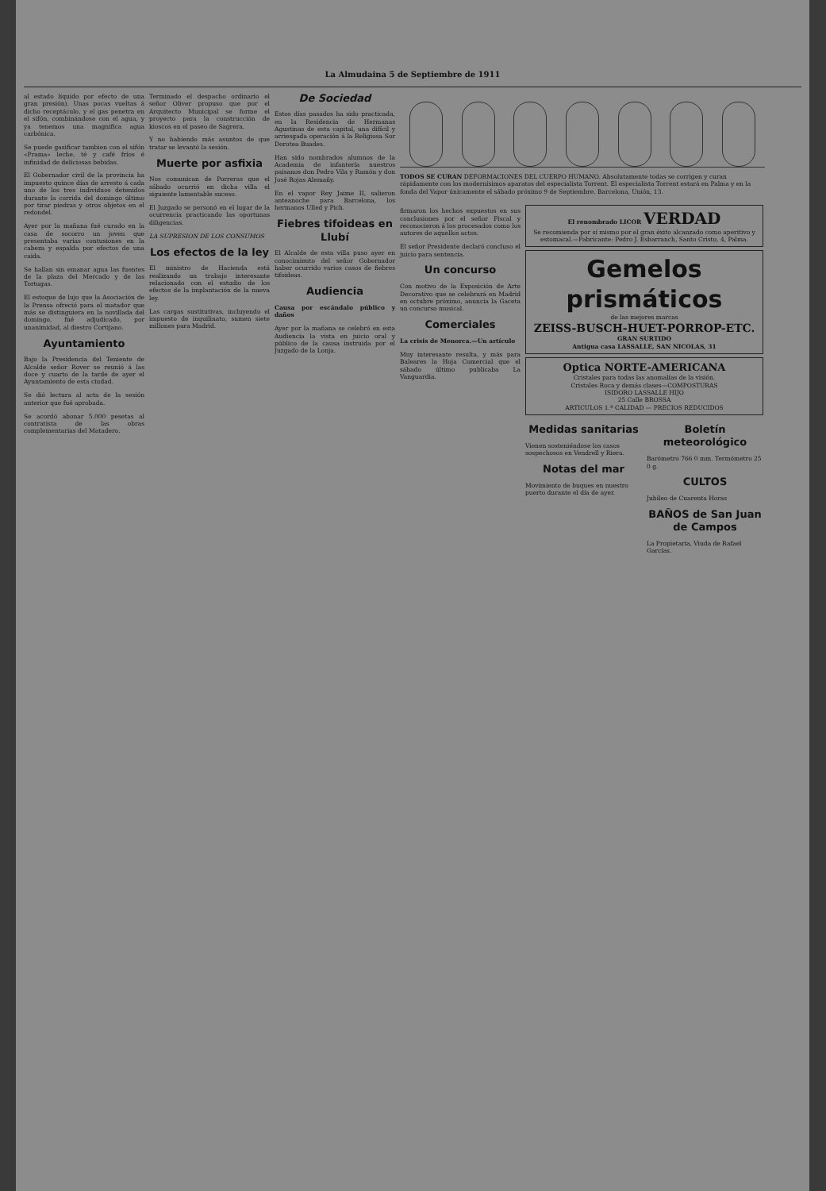La Almudaina 5 de Septiembre de 1911
al estado líquido por efecto de una gran presión). Unas pocas vueltas á dicho receptáculo, y el gas penetra en el sifón, combinándose con el agua, y ya tenemos una magnifica agua carbónica.
Se puede gasificar tambien con el sifón «Prama» leche, té y café fríos é infinidad de deliciosas bebidas.
El Gobernador civil de la provincia ha impuesto quince días de arresto á cada uno de los tres individuos detenidos durante la corrida del domingo último por tirar piedras y otros objetos en el redondel.
Ayer por la mañana fué curado en la casa de socorro un joven que presentaba varias contusiones en la cabeza y espalda por efectos de una caida.
Se hallan sin emanar agua las fuentes de la plaza del Mercado y de las Tortugas.
El estoque de lujo que la Asociación de la Prensa ofreció para el matador que más se distinguiera en la novillada del domingo, fué adjudicado, por unanimidad, al diestro Cortijano.
Ayuntamiento
Bajo la Presidencia del Teniente de Alcalde señor Rover se reunió á las doce y cuarto de la tarde de ayer el Ayuntamiento de esta ciudad.
Se dió lectura al acta de la sesión anterior que fué aprobada.
Se acordó abonar 5.000 pesetas al contratista de las obras complementarias del Matadero.
Terminado el despacho ordinario el señor Oliver propuso que por el Arquitecto Municipal se forme el proyecto para la construcción de kioscos en el paseo de Sagrera.
Y no habiendo más asuntos de que tratar se levantó la sesión.
Muerte por asfixia
Nos comunican de Porreras que el sábado ocurrió en dicha villa el siguiente lamentable suceso.
El Juzgado se personó en el lugar de la ocurrencia practicando las oportunas diligencias.
LA SUPRESION DE LOS CONSUMOS
Los efectos de la ley
El ministro de Hacienda está realizando un trabajo interesante relacionado con el estudio de los efectos de la implantación de la nueva ley.
Las cargas sustitutivas, incluyendo el impuesto de inquilinato, sumen siete millones para Madrid.
De Sociedad
Estos días pasados ha sido practicada, en la Residencia de Hermanas Agustinas de esta capital, una difícil y arriesgada operación á la Religiosa Sor Dorotea Buades.
Han sido nombrados alumnos de la Academia de infantería nuestros paisanos don Pedro Vila y Ramón y don José Rojas Alemañy.
En el vapor Rey Jaime II, salieron anteanoche para Barcelona, los hermanos Ulled y Pich.
Fiebres tifoideas en Llubí
El Alcalde de esta villa puso ayer en conocimiento del señor Gobernador haber ocurrido varios casos de fiebres tifoideas.
Audiencia
Causa por escándalo público y daños
Ayer por la mañana se celebró en esta Audiencia la vista en juicio oral y público de la causa instruida por el Juzgado de la Lonja.
TODOS SE CURAN DEFORMACIONES DEL CUERPO HUMANO. Absolutamente todas se corrigen y curan rápidamente con los modernísimos aparatos del especialista Torrent. El especialista Torrent estará en Palma y en la fonda del Vapor únicamente el sábado próximo 9 de Septiembre. Barcelona, Unión, 13.
firmaron los hechos expuestos en sus conclusiones por el señor Fiscal y reconocieron á los procesados como los autores de aquellos actos.
El señor Presidente declaró concluso el juicio para sentencia.
Un concurso
Con motivo de la Exposición de Arte Decorativo que se celebrará en Madrid en octubre próximo, anuncia la Gaceta un concurso musical.
Comerciales
La crisis de Menorca.—Un artículo
Muy interesante resulta, y más para Baleares la Hoja Comercial que el sábado último publicaba La Vanguardia.
El renombrado LICOR VERDAD
Se recomienda por sí mismo por el gran éxito alcanzado como aperitivo y estomacal.—Fabricante: Pedro J. Esbarranch, Santo Cristo, 4, Palma.
Gemelos prismáticos
de las mejores marcas
ZEISS-BUSCH-HUET-PORROP-ETC.
GRAN SURTIDO
Antigua casa LASSALLE, SAN NICOLAS, 31
Optica NORTE-AMERICANA
Cristales para todas las anomalías de la visión.
Cristales Roca y demás clases—COMPOSTURAS
ISIDORO LASSALLE HIJO
25 Calle BROSSA
ARTICULOS 1.ª CALIDAD — PRECIOS REDUCIDOS
Medidas sanitarias
Vienen sosteniéndose los casos sospechosos en Vendrell y Riera.
Notas del mar
Movimiento de buques en nuestro puerto durante el día de ayer.
Boletín meteorológico
Barómetro 766 0 mm. Termómetro 25 0 g.
CULTOS
Jubileo de Cuarenta Horas
BAÑOS de San Juan de Campos
La Propietaria, Viuda de Rafael Garcías.